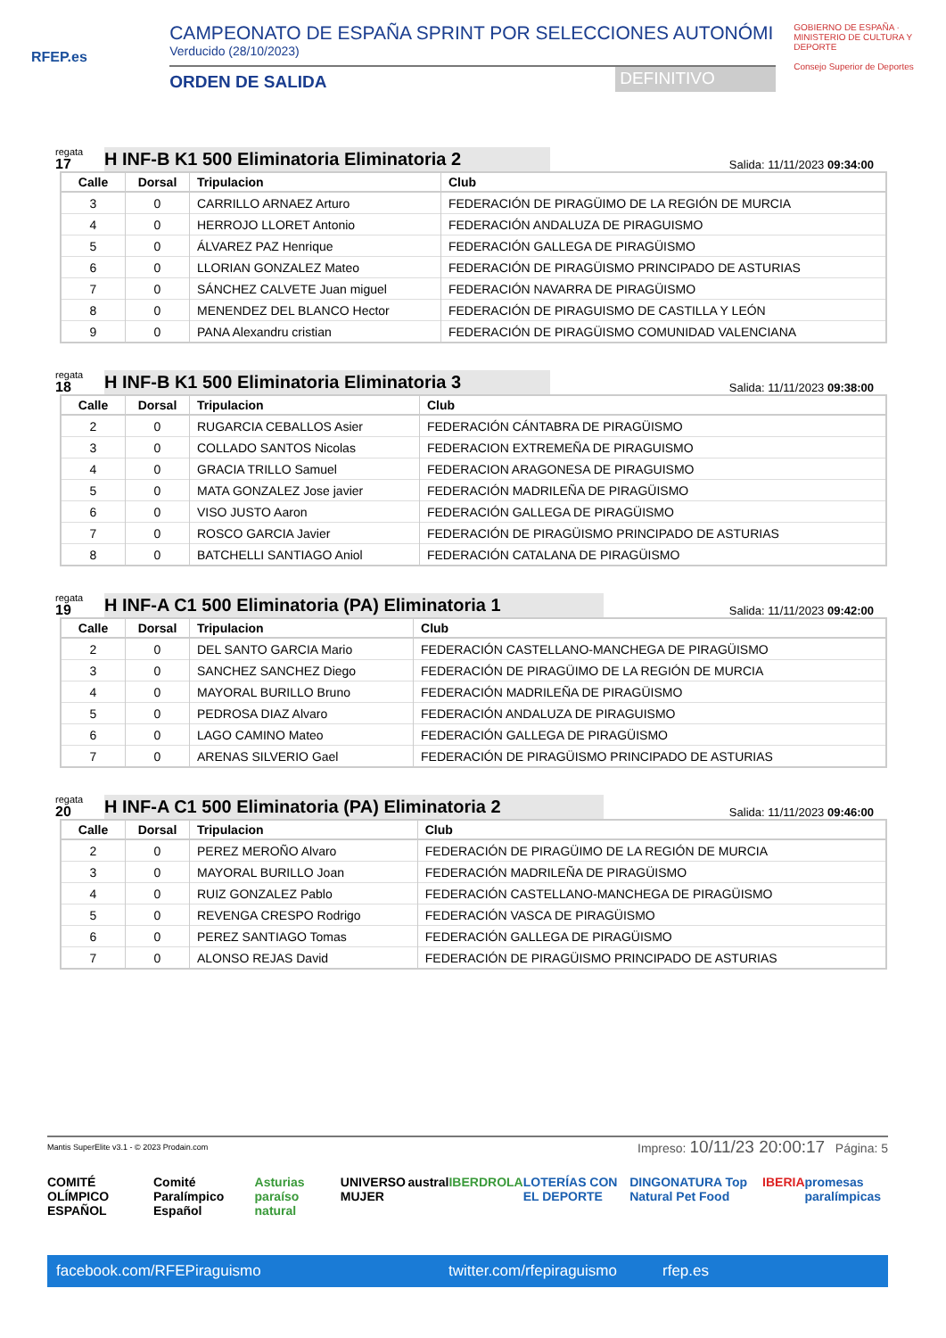RFEP.es
CAMPEONATO DE ESPAÑA SPRINT POR SELECCIONES AUTONÓMI
Verducido (28/10/2023)
ORDEN DE SALIDA DEFINITIVO
GOBIERNO DE ESPAÑA · MINISTERIO DE CULTURA Y DEPORTE
Consejo Superior de Deportes
regata
17
H INF-B K1 500 Eliminatoria Eliminatoria 2
Salida: 11/11/2023 09:34:00
| Calle | Dorsal | Tripulacion | Club |
| --- | --- | --- | --- |
| 3 | 0 | CARRILLO ARNAEZ Arturo | FEDERACIÓN DE PIRAGÜIMO DE LA REGIÓN DE MURCIA |
| 4 | 0 | HERROJO LLORET Antonio | FEDERACIÓN ANDALUZA DE PIRAGUISMO |
| 5 | 0 | ÁLVAREZ PAZ Henrique | FEDERACIÓN GALLEGA DE PIRAGÜISMO |
| 6 | 0 | LLORIAN GONZALEZ Mateo | FEDERACIÓN DE PIRAGÜISMO PRINCIPADO DE ASTURIAS |
| 7 | 0 | SÁNCHEZ CALVETE Juan miguel | FEDERACIÓN NAVARRA DE PIRAGÜISMO |
| 8 | 0 | MENENDEZ DEL BLANCO Hector | FEDERACIÓN DE PIRAGUISMO DE CASTILLA Y LEÓN |
| 9 | 0 | PANA Alexandru cristian | FEDERACIÓN DE PIRAGÜISMO COMUNIDAD VALENCIANA |
regata
18
H INF-B K1 500 Eliminatoria Eliminatoria 3
Salida: 11/11/2023 09:38:00
| Calle | Dorsal | Tripulacion | Club |
| --- | --- | --- | --- |
| 2 | 0 | RUGARCIA CEBALLOS Asier | FEDERACIÓN CÁNTABRA DE PIRAGÜISMO |
| 3 | 0 | COLLADO SANTOS Nicolas | FEDERACION EXTREMEÑA DE PIRAGUISMO |
| 4 | 0 | GRACIA TRILLO Samuel | FEDERACION ARAGONESA DE PIRAGUISMO |
| 5 | 0 | MATA GONZALEZ Jose javier | FEDERACIÓN MADRILEÑA DE PIRAGÜISMO |
| 6 | 0 | VISO JUSTO Aaron | FEDERACIÓN GALLEGA DE PIRAGÜISMO |
| 7 | 0 | ROSCO GARCIA Javier | FEDERACIÓN DE PIRAGÜISMO PRINCIPADO DE ASTURIAS |
| 8 | 0 | BATCHELLI SANTIAGO Aniol | FEDERACIÓN CATALANA DE PIRAGÜISMO |
regata
19
H INF-A C1 500 Eliminatoria (PA) Eliminatoria 1
Salida: 11/11/2023 09:42:00
| Calle | Dorsal | Tripulacion | Club |
| --- | --- | --- | --- |
| 2 | 0 | DEL SANTO GARCIA Mario | FEDERACIÓN CASTELLANO-MANCHEGA DE PIRAGÜISMO |
| 3 | 0 | SANCHEZ SANCHEZ Diego | FEDERACIÓN DE PIRAGÜIMO DE LA REGIÓN DE MURCIA |
| 4 | 0 | MAYORAL BURILLO Bruno | FEDERACIÓN MADRILEÑA DE PIRAGÜISMO |
| 5 | 0 | PEDROSA DIAZ Alvaro | FEDERACIÓN ANDALUZA DE PIRAGUISMO |
| 6 | 0 | LAGO CAMINO Mateo | FEDERACIÓN GALLEGA DE PIRAGÜISMO |
| 7 | 0 | ARENAS SILVERIO Gael | FEDERACIÓN DE PIRAGÜISMO PRINCIPADO DE ASTURIAS |
regata
20
H INF-A C1 500 Eliminatoria (PA) Eliminatoria 2
Salida: 11/11/2023 09:46:00
| Calle | Dorsal | Tripulacion | Club |
| --- | --- | --- | --- |
| 2 | 0 | PEREZ MEROÑO Alvaro | FEDERACIÓN DE PIRAGÜIMO DE LA REGIÓN DE MURCIA |
| 3 | 0 | MAYORAL BURILLO Joan | FEDERACIÓN MADRILEÑA DE PIRAGÜISMO |
| 4 | 0 | RUIZ GONZALEZ Pablo | FEDERACIÓN CASTELLANO-MANCHEGA DE PIRAGÜISMO |
| 5 | 0 | REVENGA CRESPO Rodrigo | FEDERACIÓN VASCA DE PIRAGÜISMO |
| 6 | 0 | PEREZ SANTIAGO Tomas | FEDERACIÓN GALLEGA DE PIRAGÜISMO |
| 7 | 0 | ALONSO REJAS David | FEDERACIÓN DE PIRAGÜISMO PRINCIPADO DE ASTURIAS |
Mantis SuperElite v3.1 - © 2023 Prodain.com Impreso: 10/11/23 20:00:17 Página: 5
COMITÉ OLÍMPICO ESPAÑOL Comité Paralímpico Español Asturias paraíso natural UNIVERSO MUJER austral IBERDROLA LOTERÍAS CON EL DEPORTE DINGONATURA Top Natural Pet Food IBERIA promesas paralímpicas
facebook.com/RFEPiraguismo twitter.com/rfepiraguismo rfep.es